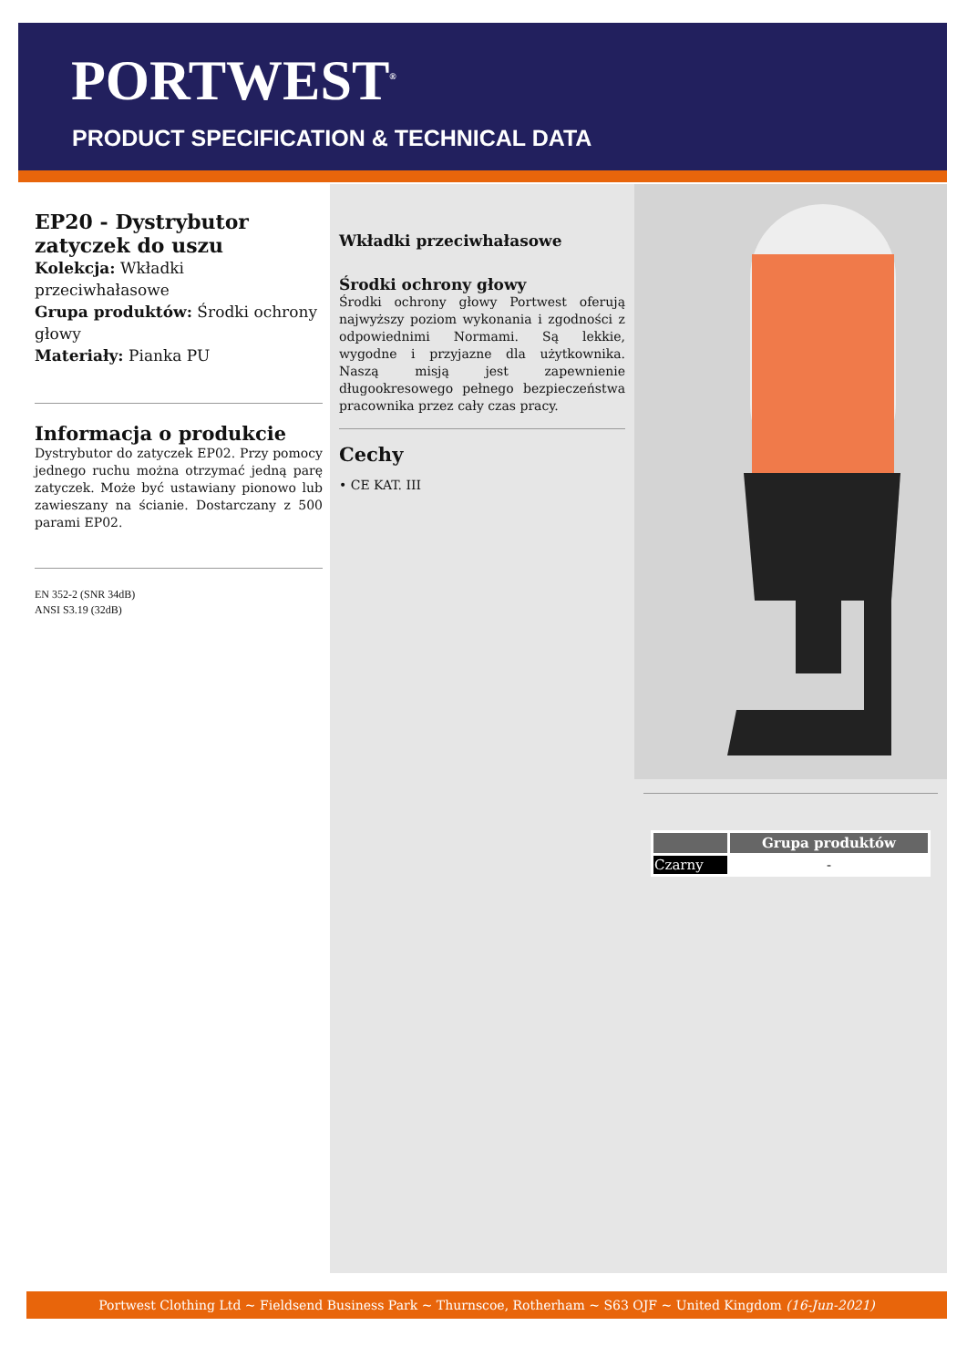PORTWEST<sup>®</sup>
PRODUCT SPECIFICATION & TECHNICAL DATA
EP20 - Dystrybutor zatyczek do uszu
Kolekcja: Wkładki przeciwhałasowe
Grupa produktów: Środki ochrony głowy
Materiały: Pianka PU
Informacja o produkcie
Dystrybutor do zatyczek EP02. Przy pomocy jednego ruchu można otrzymać jedną parę zatyczek. Może być ustawiany pionowo lub zawieszany na ścianie. Dostarczany z 500 parami EP02.
EN 352-2 (SNR 34dB)
ANSI S3.19 (32dB)
Wkładki przeciwhałasowe
Środki ochrony głowy
Środki ochrony głowy Portwest oferują najwyższy poziom wykonania i zgodności z odpowiednimi Normami. Są lekkie, wygodne i przyjazne dla użytkownika. Naszą misją jest zapewnienie długookresowego pełnego bezpieczeństwa pracownika przez cały czas pracy.
Cechy
• CE KAT. III
| | Grupa produktów |
| --- | --- |
| Czarny | - |
Portwest Clothing Ltd ~ Fieldsend Business Park ~ Thurnscoe, Rotherham ~ S63 OJF ~ United Kingdom (16-Jun-2021)